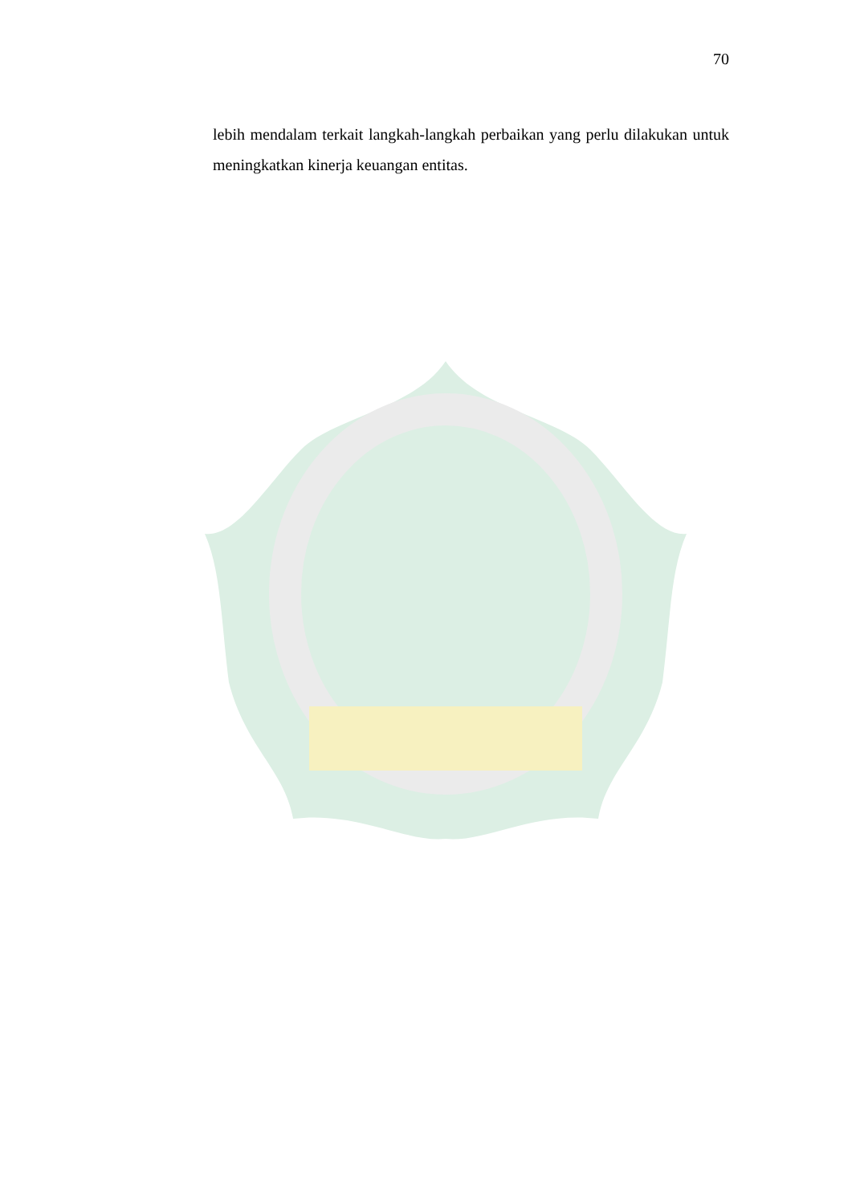70
lebih mendalam terkait langkah-langkah perbaikan yang perlu dilakukan untuk meningkatkan kinerja keuangan entitas.